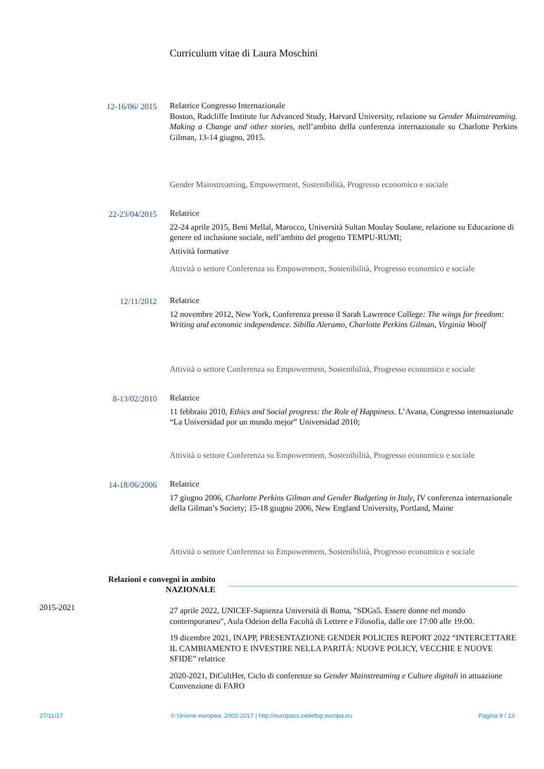Curriculum vitae di Laura Moschini
12-16/06/ 2015
Relatrice Congresso Internazionale
Boston, Radcliffe Institute for Advanced Study, Harvard University, relazione su Gender Mainstreaming. Making a Change and other stories, nell’ambito della conferenza internazionale su Charlotte Perkins Gilman, 13-14 giugno, 2015.
Gender Mainstreaming, Empowerment, Sostenibilità, Progresso economico e sociale
22-23/04/2015
Relatrice
22-24 aprile 2015, Beni Mellal, Marocco, Università Sultan Moulay Soulane, relazione su Educazione di genere ed inclusione sociale, nell’ambito del progetto TEMPU-RUMI;
Attività formative
Attività o settore Conferenza su Empowerment, Sostenibilità, Progresso economico e sociale
12/11/2012
Relatrice
12 novembre 2012, New York, Conferenza presso il Sarah Lawrence College: The wings for freedom: Writing and economic independence. Sibilla Aleramo, Charlotte Perkins Gilman, Virginia Woolf
Attività o settore Conferenza su Empowerment, Sostenibilità, Progresso economico e sociale
8-13/02/2010
Relatrice
11 febbraio 2010, Ethics and Social progress: the Role of Happiness. L’Avana, Congresso internazionale “La Universidad por un mundo mejor” Universidad 2010;
Attività o settore Conferenza su Empowerment, Sostenibilità, Progresso economico e sociale
14-18/06/2006
Relatrice
17 giugno 2006, Charlotte Perkins Gilman and Gender Budgeting in Italy, IV conferenza internazionale della Gilman’s Society; 15-18 giugno 2006, New England University, Portland, Maine
Attività o settore Conferenza su Empowerment, Sostenibilità, Progresso economico e sociale
Relazioni e convegni in ambito NAZIONALE
2015-2021
27 aprile 2022, UNICEF-Sapienza Università di Roma, "SDGs5. Essere donne nel mondo contemporaneo", Aula Odeion della Facoltà di Lettere e Filosofia, dalle ore 17:00 alle 19:00.
19 dicembre 2021, INAPP, PRESENTAZIONE GENDER POLICIES REPORT 2022 “INTERCETTARE IL CAMBIAMENTO E INVESTIRE NELLA PARITÀ: NUOVE POLICY, VECCHIE E NUOVE SFIDE” relatrice
2020-2021, DiCultHer, Ciclo di conferenze su Gender Mainstreaming e Culture digitali in attuazione Convenzione di FARO
27/11/17
© Unione europea, 2002-2017 | http://europass.cedefop.europa.eu
Pagina 9 / 13